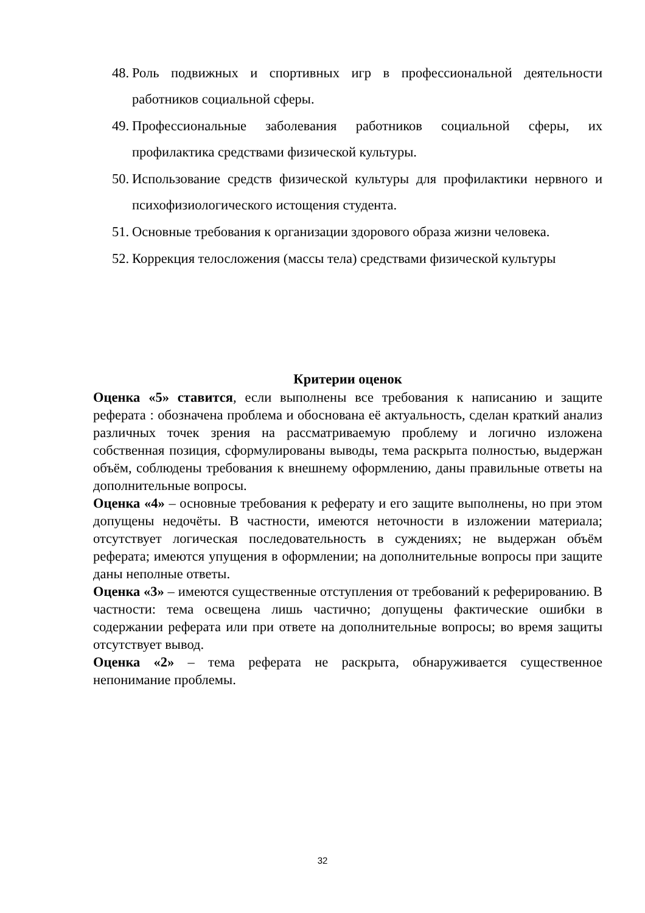48. Роль подвижных и спортивных игр в профессиональной деятельности работников социальной сферы.
49. Профессиональные заболевания работников социальной сферы, их профилактика средствами физической культуры.
50. Использование средств физической культуры для профилактики нервного и психофизиологического истощения студента.
51. Основные требования к организации здорового образа жизни человека.
52. Коррекция телосложения (массы тела) средствами физической культуры
Критерии оценок
Оценка «5» ставится, если выполнены все требования к написанию и защите реферата : обозначена проблема и обоснована её актуальность, сделан краткий анализ различных точек зрения на рассматриваемую проблему и логично изложена собственная позиция, сформулированы выводы, тема раскрыта полностью, выдержан объём, соблюдены требования к внешнему оформлению, даны правильные ответы на дополнительные вопросы.
Оценка «4» – основные требования к реферату и его защите выполнены, но при этом допущены недочёты. В частности, имеются неточности в изложении материала; отсутствует логическая последовательность в суждениях; не выдержан объём реферата; имеются упущения в оформлении; на дополнительные вопросы при защите даны неполные ответы.
Оценка «3» – имеются существенные отступления от требований к реферированию. В частности: тема освещена лишь частично; допущены фактические ошибки в содержании реферата или при ответе на дополнительные вопросы; во время защиты отсутствует вывод.
Оценка «2» – тема реферата не раскрыта, обнаруживается существенное непонимание проблемы.
32